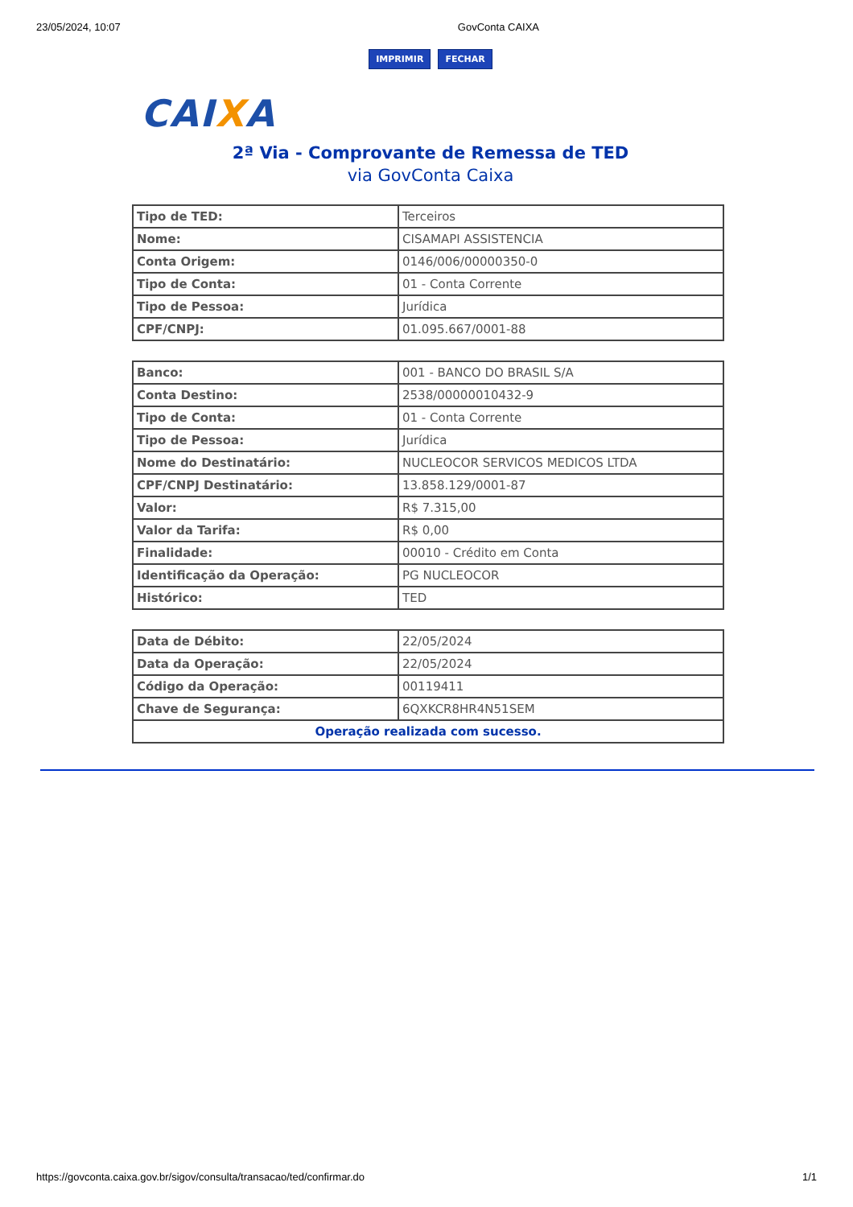23/05/2024, 10:07 GovConta CAIXA
IMPRIMIR FECHAR
CAIXA
2ª Via - Comprovante de Remessa de TED
via GovConta Caixa
| Tipo de TED: | Terceiros |
| Nome: | CISAMAPI ASSISTENCIA |
| Conta Origem: | 0146/006/00000350-0 |
| Tipo de Conta: | 01 - Conta Corrente |
| Tipo de Pessoa: | Jurídica |
| CPF/CNPJ: | 01.095.667/0001-88 |
| Banco: | 001 - BANCO DO BRASIL S/A |
| Conta Destino: | 2538/00000010432-9 |
| Tipo de Conta: | 01 - Conta Corrente |
| Tipo de Pessoa: | Jurídica |
| Nome do Destinatário: | NUCLEOCOR SERVICOS MEDICOS LTDA |
| CPF/CNPJ Destinatário: | 13.858.129/0001-87 |
| Valor: | R$ 7.315,00 |
| Valor da Tarifa: | R$ 0,00 |
| Finalidade: | 00010 - Crédito em Conta |
| Identificação da Operação: | PG NUCLEOCOR |
| Histórico: | TED |
| Data de Débito: | 22/05/2024 |
| Data da Operação: | 22/05/2024 |
| Código da Operação: | 00119411 |
| Chave de Segurança: | 6QXKCR8HR4N51SEM |
| Operação realizada com sucesso. | |
https://govconta.caixa.gov.br/sigov/consulta/transacao/ted/confirmar.do 1/1